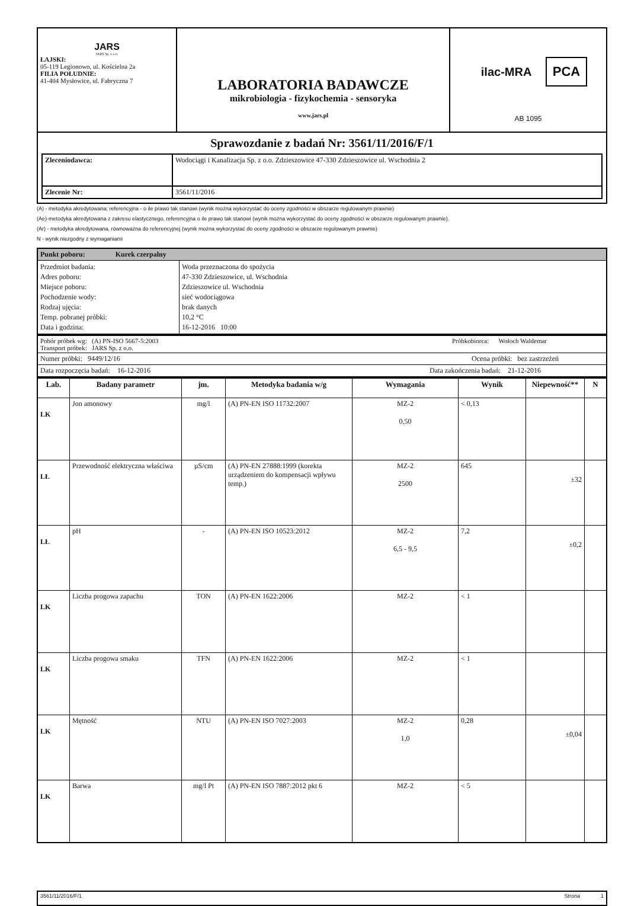| JARS JARS Sp. z o.o. ŁAJSKI: 05-119 Legionowo, ul. Kościelna 2a FILIA POŁUDNIE: 41-404 Mysłowice, ul. Fabryczna 7 | LABORATORIA BADAWCZE mikrobiologia - fizykochemia - sensoryka www.jars.pl | ilac-MRA PCA AB 1095 |
| Sprawozdanie z badań Nr: 3561/11/2016/F/1 / Zleceniodawca: / Wodociągi i Kanalizacja Sp. z o.o. Zdzieszowice 47-330 Zdzieszowice ul. Wschodnia 2 / / Zlecenie Nr: / 3561/11/2016 / | | |
(A) - metodyka akredytowana; referencyjna - o ile prawo tak stanowi (wynik można wykorzystać do oceny zgodności w obszarze regulowanym prawnie)
(Ae)-metodyka akredytowana z zakresu elastycznego, referencyjna o ile prawo tak stanowi (wynik można wykorzystać do oceny zgodności w obszarze regulowanym prawnie).
(Ar) - metodyka akredytowana, równoważna do referencyjnej (wynik można wykorzystać do oceny zgodności w obszarze regulowanym prawnie)
N - wynik niezgodny z wymaganiami
| Punkt poboru: Kurek czerpalny | |
| Przedmiot badania: Adres poboru: Miejsce poboru: Pochodzenie wody: Rodzaj ujęcia: Temp. pobranej próbki: Data i godzina: | Woda przeznaczona do spożycia 47-330 Zdzieszowice, ul. Wschodnia Zdzieszowice ul. Wschodnia sieć wodociągowa brak danych 10,2 °C 16-12-2016 10:00 |
| Pobór próbek wg: (A) PN-ISO 5667-5:2003 Transport próbek: JARS Sp. z o.o. | Próbkobiorca: Wołoch Waldemar |
| Numer próbki: 9449/12/16 | Ocena próbki: bez zastrzeżeń |
| Data rozpoczęcia badań: 16-12-2016 | Data zakończenia badań: 21-12-2016 |
| Lab. | Badany parametr | jm. | Metodyka badania w/g | Wymagania | Wynik | Niepewność** | N |
| --- | --- | --- | --- | --- | --- | --- | --- |
| LK | Jon amonowy | mg/l | (A) PN-EN ISO 11732:2007 | MZ-2 0,50 | < 0,13 | | |
| LŁ | Przewodność elektryczna właściwa | µS/cm | (A) PN-EN 27888:1999 (korekta urządzeniem do kompensacji wpływu temp.) | MZ-2 2500 | 645 | ±32 | |
| LŁ | pH | - | (A) PN-EN ISO 10523:2012 | MZ-2 6,5 - 9,5 | 7,2 | ±0,2 | |
| LK | Liczba progowa zapachu | TON | (A) PN-EN 1622:2006 | MZ-2 | < 1 | | |
| LK | Liczba progowa smaku | TFN | (A) PN-EN 1622:2006 | MZ-2 | < 1 | | |
| LK | Mętność | NTU | (A) PN-EN ISO 7027:2003 | MZ-2 1,0 | 0,28 | ±0,04 | |
| LK | Barwa | mg/l Pt | (A) PN-EN ISO 7887:2012 pkt 6 | MZ-2 | < 5 | | |
| 3561/11/2016/F/1 | Strona 1 |